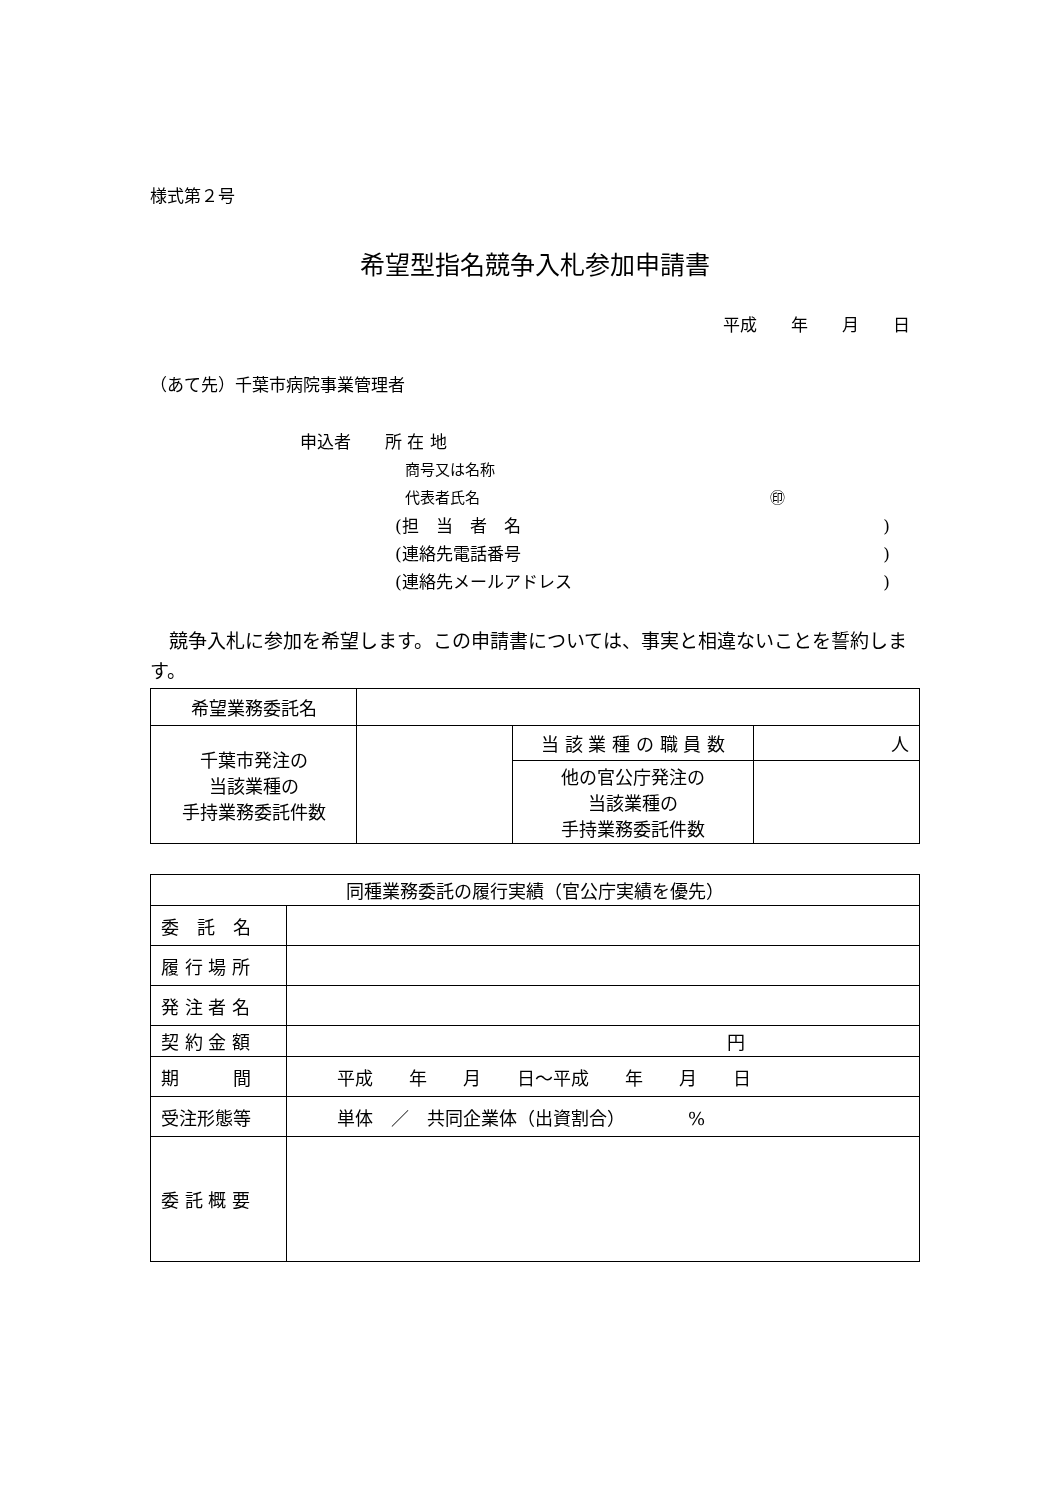様式第２号
希望型指名競争入札参加申請書
平成　　年　　月　　日
（あて先）千葉市病院事業管理者
申込者　　所 在 地
商号又は名称
代表者氏名 ㊞
(担　当　者　名)
(連絡先電話番号)
(連絡先メールアドレス)
　競争入札に参加を希望します。この申請書については、事実と相違ないことを誓約します。
| 希望業務委託名 | | | |
| 千葉市発注の 当該業種の 手持業務委託件数 | | 当 該 業 種 の 職 員 数 | 人 |
| | | 他の官公庁発注の 当該業種の 手持業務委託件数 | |
| 同種業務委託の履行実績（官公庁実績を優先） | |
| 委 託 名 | |
| 履 行 場 所 | |
| 発 注 者 名 | |
| 契 約 金 額 | 円 |
| 期 間 | 平成 年 月 日～平成 年 月 日 |
| 受注形態等 | 単体 ／ 共同企業体（出資割合） % |
| 委 託 概 要 | |